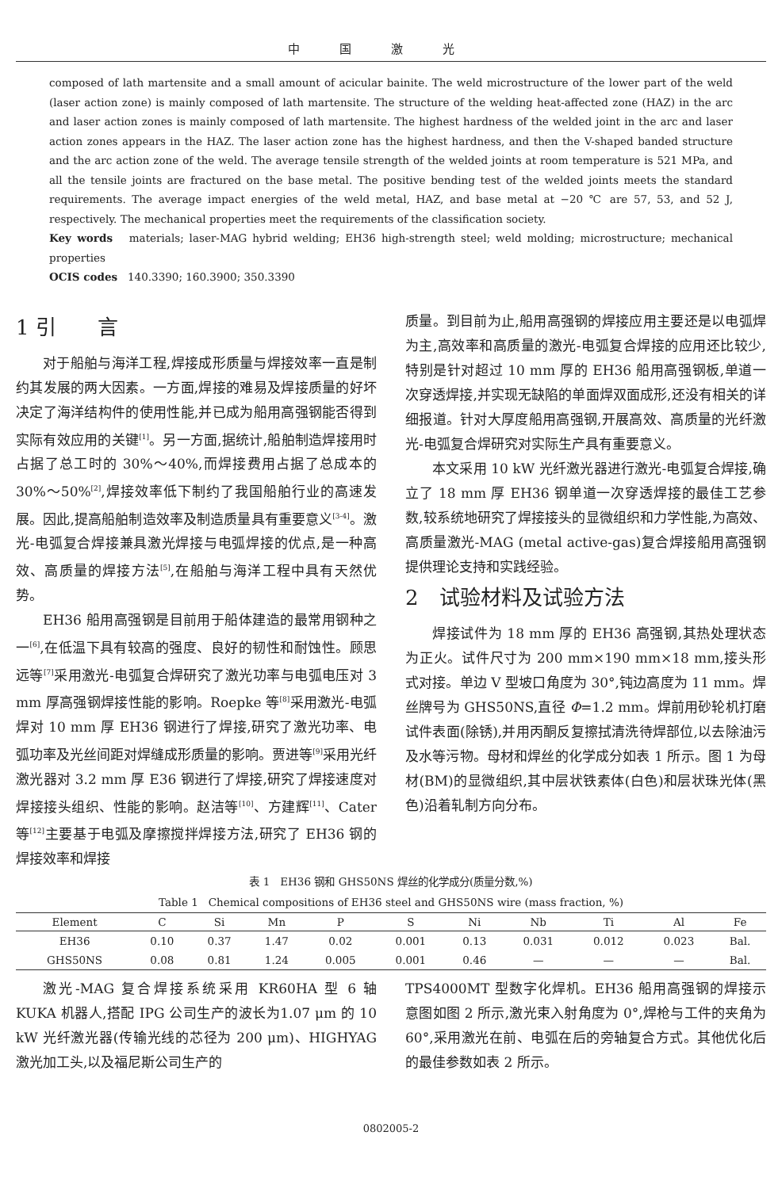中国激光
composed of lath martensite and a small amount of acicular bainite. The weld microstructure of the lower part of the weld (laser action zone) is mainly composed of lath martensite. The structure of the welding heat-affected zone (HAZ) in the arc and laser action zones is mainly composed of lath martensite. The highest hardness of the welded joint in the arc and laser action zones appears in the HAZ. The laser action zone has the highest hardness, and then the V-shaped banded structure and the arc action zone of the weld. The average tensile strength of the welded joints at room temperature is 521 MPa, and all the tensile joints are fractured on the base metal. The positive bending test of the welded joints meets the standard requirements. The average impact energies of the weld metal, HAZ, and base metal at −20 ℃ are 57, 53, and 52 J, respectively. The mechanical properties meet the requirements of the classification society.
Key words materials; laser-MAG hybrid welding; EH36 high-strength steel; weld molding; microstructure; mechanical properties
OCIS codes 140.3390; 160.3900; 350.3390
1 引　　言
对于船舶与海洋工程,焊接成形质量与焊接效率一直是制约其发展的两大因素。一方面,焊接的难易及焊接质量的好坏决定了海洋结构件的使用性能,并已成为船用高强钢能否得到实际有效应用的关键<sup>[1]</sup>。另一方面,据统计,船舶制造焊接用时占据了总工时的 30%～40%,而焊接费用占据了总成本的 30%～50%<sup>[2]</sup>,焊接效率低下制约了我国船舶行业的高速发展。因此,提高船舶制造效率及制造质量具有重要意义<sup>[3-4]</sup>。激光-电弧复合焊接兼具激光焊接与电弧焊接的优点,是一种高效、高质量的焊接方法<sup>[5]</sup>,在船舶与海洋工程中具有天然优势。
EH36 船用高强钢是目前用于船体建造的最常用钢种之一<sup>[6]</sup>,在低温下具有较高的强度、良好的韧性和耐蚀性。顾思远等<sup>[7]</sup>采用激光-电弧复合焊研究了激光功率与电弧电压对 3 mm 厚高强钢焊接性能的影响。Roepke 等<sup>[8]</sup>采用激光-电弧焊对 10 mm 厚 EH36 钢进行了焊接,研究了激光功率、电弧功率及光丝间距对焊缝成形质量的影响。贾进等<sup>[9]</sup>采用光纤激光器对 3.2 mm 厚 E36 钢进行了焊接,研究了焊接速度对焊接接头组织、性能的影响。赵洁等<sup>[10]</sup>、方建辉<sup>[11]</sup>、Cater 等<sup>[12]</sup>主要基于电弧及摩擦搅拌焊接方法,研究了 EH36 钢的焊接效率和焊接
质量。到目前为止,船用高强钢的焊接应用主要还是以电弧焊为主,高效率和高质量的激光-电弧复合焊接的应用还比较少,特别是针对超过 10 mm 厚的 EH36 船用高强钢板,单道一次穿透焊接,并实现无缺陷的单面焊双面成形,还没有相关的详细报道。针对大厚度船用高强钢,开展高效、高质量的光纤激光-电弧复合焊研究对实际生产具有重要意义。
本文采用 10 kW 光纤激光器进行激光-电弧复合焊接,确立了 18 mm 厚 EH36 钢单道一次穿透焊接的最佳工艺参数,较系统地研究了焊接接头的显微组织和力学性能,为高效、高质量激光-MAG (metal active-gas)复合焊接船用高强钢提供理论支持和实践经验。
2　试验材料及试验方法
焊接试件为 18 mm 厚的 EH36 高强钢,其热处理状态为正火。试件尺寸为 200 mm×190 mm×18 mm,接头形式对接。单边 V 型坡口角度为 30°,钝边高度为 11 mm。焊丝牌号为 GHS50NS,直径 Φ=1.2 mm。焊前用砂轮机打磨试件表面(除锈),并用丙酮反复擦拭清洗待焊部位,以去除油污及水等污物。母材和焊丝的化学成分如表 1 所示。图 1 为母材(BM)的显微组织,其中层状铁素体(白色)和层状珠光体(黑色)沿着轧制方向分布。
表 1　EH36 钢和 GHS50NS 焊丝的化学成分(质量分数,%)
Table 1　Chemical compositions of EH36 steel and GHS50NS wire (mass fraction, %)
| Element | C | Si | Mn | P | S | Ni | Nb | Ti | Al | Fe |
| --- | --- | --- | --- | --- | --- | --- | --- | --- | --- | --- |
| EH36 | 0.10 | 0.37 | 1.47 | 0.02 | 0.001 | 0.13 | 0.031 | 0.012 | 0.023 | Bal. |
| GHS50NS | 0.08 | 0.81 | 1.24 | 0.005 | 0.001 | 0.46 | — | — | — | Bal. |
激光-MAG 复合焊接系统采用 KR60HA 型 6 轴 KUKA 机器人,搭配 IPG 公司生产的波长为1.07 μm 的 10 kW 光纤激光器(传输光线的芯径为 200 μm)、HIGHYAG 激光加工头,以及福尼斯公司生产的
TPS4000MT 型数字化焊机。EH36 船用高强钢的焊接示意图如图 2 所示,激光束入射角度为 0°,焊枪与工件的夹角为 60°,采用激光在前、电弧在后的旁轴复合方式。其他优化后的最佳参数如表 2 所示。
0802005-2